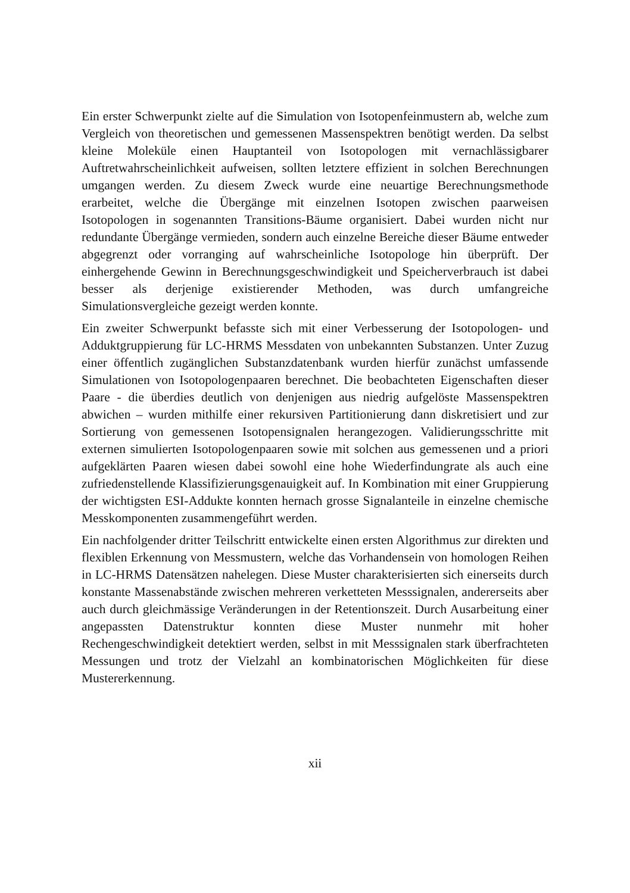Ein erster Schwerpunkt zielte auf die Simulation von Isotopenfeinmustern ab, welche zum Vergleich von theoretischen und gemessenen Massenspektren benötigt werden. Da selbst kleine Moleküle einen Hauptanteil von Isotopologen mit vernachlässigbarer Auftretwahrscheinlichkeit aufweisen, sollten letztere effizient in solchen Berechnungen umgangen werden. Zu diesem Zweck wurde eine neuartige Berechnungsmethode erarbeitet, welche die Übergänge mit einzelnen Isotopen zwischen paarweisen Isotopologen in sogenannten Transitions-Bäume organisiert. Dabei wurden nicht nur redundante Übergänge vermieden, sondern auch einzelne Bereiche dieser Bäume entweder abgegrenzt oder vorranging auf wahrscheinliche Isotopologe hin überprüft. Der einhergehende Gewinn in Berechnungsgeschwindigkeit und Speicherverbrauch ist dabei besser als derjenige existierender Methoden, was durch umfangreiche Simulationsvergleiche gezeigt werden konnte.
Ein zweiter Schwerpunkt befasste sich mit einer Verbesserung der Isotopologen- und Adduktgruppierung für LC-HRMS Messdaten von unbekannten Substanzen. Unter Zuzug einer öffentlich zugänglichen Substanzdatenbank wurden hierfür zunächst umfassende Simulationen von Isotopologenpaaren berechnet. Die beobachteten Eigenschaften dieser Paare - die überdies deutlich von denjenigen aus niedrig aufgelöste Massenspektren abwichen – wurden mithilfe einer rekursiven Partitionierung dann diskretisiert und zur Sortierung von gemessenen Isotopensignalen herangezogen. Validierungsschritte mit externen simulierten Isotopologenpaaren sowie mit solchen aus gemessenen und a priori aufgeklärten Paaren wiesen dabei sowohl eine hohe Wiederfindungrate als auch eine zufriedenstellende Klassifizierungsgenauigkeit auf. In Kombination mit einer Gruppierung der wichtigsten ESI-Addukte konnten hernach grosse Signalanteile in einzelne chemische Messkomponenten zusammengeführt werden.
Ein nachfolgender dritter Teilschritt entwickelte einen ersten Algorithmus zur direkten und flexiblen Erkennung von Messmustern, welche das Vorhandensein von homologen Reihen in LC-HRMS Datensätzen nahelegen. Diese Muster charakterisierten sich einerseits durch konstante Massenabstände zwischen mehreren verketteten Messsignalen, andererseits aber auch durch gleichmässige Veränderungen in der Retentionszeit. Durch Ausarbeitung einer angepassten Datenstruktur konnten diese Muster nunmehr mit hoher Rechengeschwindigkeit detektiert werden, selbst in mit Messsignalen stark überfrachteten Messungen und trotz der Vielzahl an kombinatorischen Möglichkeiten für diese Mustererkennung.
xii